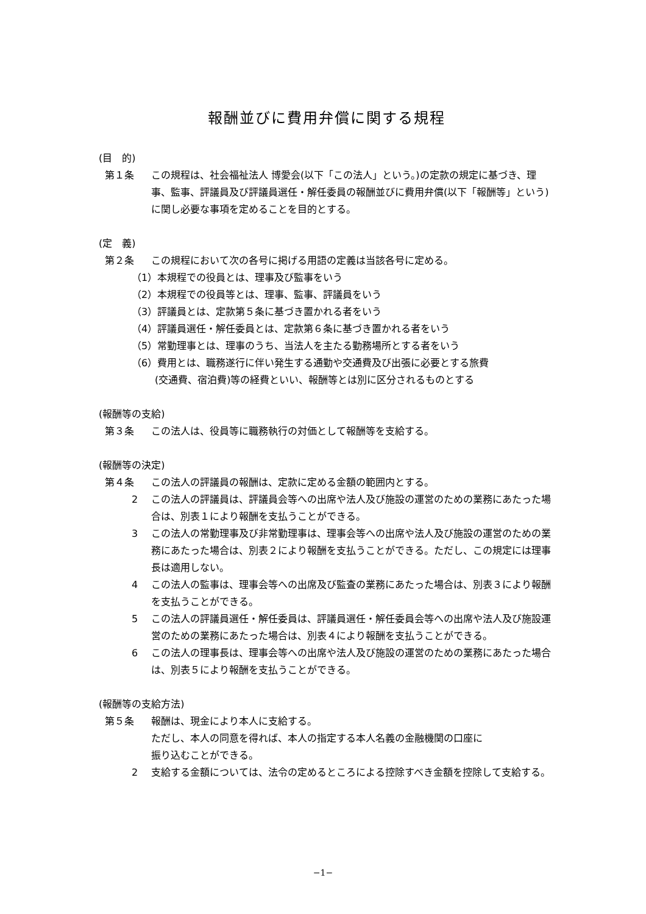報酬並びに費用弁償に関する規程
(目　的)
第１条 この規程は、社会福祉法人 博愛会(以下「この法人」という。)の定款の規定に基づき、理事、監事、評議員及び評議員選任・解任委員の報酬並びに費用弁償(以下「報酬等」という)に関し必要な事項を定めることを目的とする。
(定　義)
第２条 この規程において次の各号に掲げる用語の定義は当該各号に定める。
（1）本規程での役員とは、理事及び監事をいう
（2）本規程での役員等とは、理事、監事、評議員をいう
（3）評議員とは、定款第５条に基づき置かれる者をいう
（4）評議員選任・解任委員とは、定款第６条に基づき置かれる者をいう
（5）常勤理事とは、理事のうち、当法人を主たる勤務場所とする者をいう
（6）費用とは、職務遂行に伴い発生する通勤や交通費及び出張に必要とする旅費
(交通費、宿泊費)等の経費といい、報酬等とは別に区分されるものとする
(報酬等の支給)
第３条 この法人は、役員等に職務執行の対価として報酬等を支給する。
(報酬等の決定)
第４条 この法人の評議員の報酬は、定款に定める金額の範囲内とする。
2 この法人の評議員は、評議員会等への出席や法人及び施設の運営のための業務にあたった場合は、別表１により報酬を支払うことができる。
3 この法人の常勤理事及び非常勤理事は、理事会等への出席や法人及び施設の運営のための業務にあたった場合は、別表２により報酬を支払うことができる。ただし、この規定には理事長は適用しない。
4 この法人の監事は、理事会等への出席及び監査の業務にあたった場合は、別表３により報酬を支払うことができる。
5 この法人の評議員選任・解任委員は、評議員選任・解任委員会等への出席や法人及び施設運営のための業務にあたった場合は、別表４により報酬を支払うことができる。
6 この法人の理事長は、理事会等への出席や法人及び施設の運営のための業務にあたった場合は、別表５により報酬を支払うことができる。
(報酬等の支給方法)
第５条 報酬は、現金により本人に支給する。
ただし、本人の同意を得れば、本人の指定する本人名義の金融機関の口座に
振り込むことができる。
2 支給する金額については、法令の定めるところによる控除すべき金額を控除して支給する。
−1−